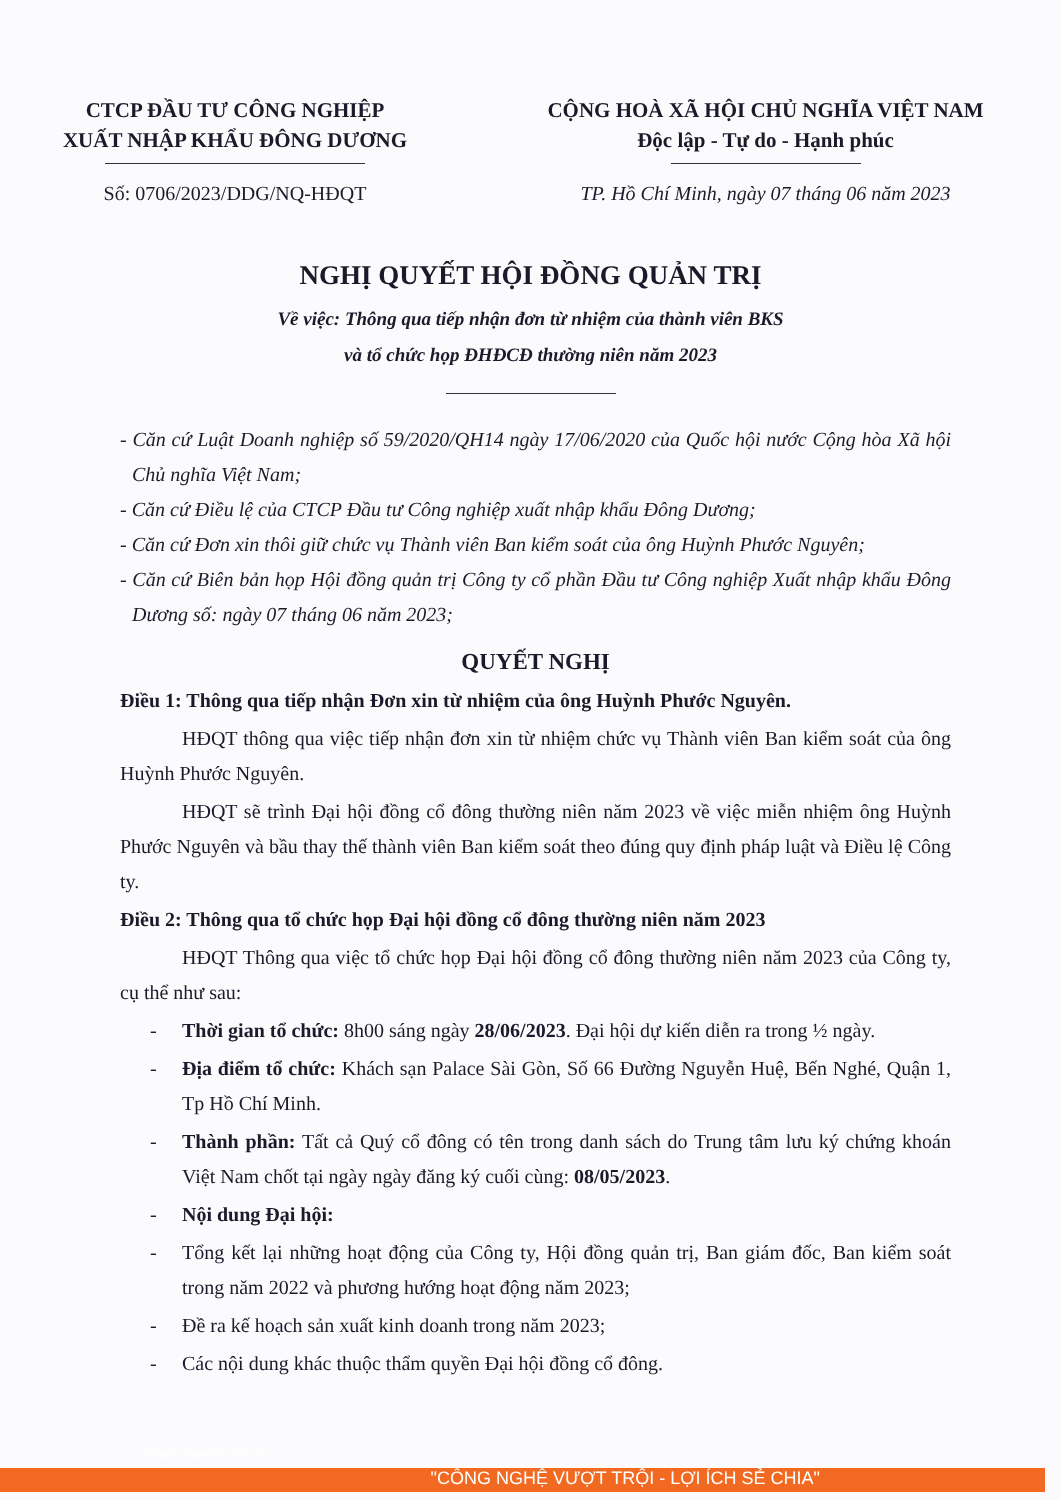CTCP ĐẦU TƯ CÔNG NGHIỆP
XUẤT NHẬP KHẨU ĐÔNG DƯƠNG
CỘNG HOÀ XÃ HỘI CHỦ NGHĨA VIỆT NAM
Độc lập - Tự do - Hạnh phúc
Số: 0706/2023/DDG/NQ-HĐQT TP. Hồ Chí Minh, ngày 07 tháng 06 năm 2023
NGHỊ QUYẾT HỘI ĐỒNG QUẢN TRỊ
Về việc: Thông qua tiếp nhận đơn từ nhiệm của thành viên BKS
và tổ chức họp ĐHĐCĐ thường niên năm 2023
- Căn cứ Luật Doanh nghiệp số 59/2020/QH14 ngày 17/06/2020 của Quốc hội nước Cộng hòa Xã hội Chủ nghĩa Việt Nam;
- Căn cứ Điều lệ của CTCP Đầu tư Công nghiệp xuất nhập khẩu Đông Dương;
- Căn cứ Đơn xin thôi giữ chức vụ Thành viên Ban kiểm soát của ông Huỳnh Phước Nguyên;
- Căn cứ Biên bản họp Hội đồng quản trị Công ty cổ phần Đầu tư Công nghiệp Xuất nhập khẩu Đông Dương số: ngày 07 tháng 06 năm 2023;
QUYẾT NGHỊ
Điều 1: Thông qua tiếp nhận Đơn xin từ nhiệm của ông Huỳnh Phước Nguyên.
HĐQT thông qua việc tiếp nhận đơn xin từ nhiệm chức vụ Thành viên Ban kiểm soát của ông Huỳnh Phước Nguyên.
HĐQT sẽ trình Đại hội đồng cổ đông thường niên năm 2023 về việc miễn nhiệm ông Huỳnh Phước Nguyên và bầu thay thế thành viên Ban kiểm soát theo đúng quy định pháp luật và Điều lệ Công ty.
Điều 2: Thông qua tổ chức họp Đại hội đồng cổ đông thường niên năm 2023
HĐQT Thông qua việc tổ chức họp Đại hội đồng cổ đông thường niên năm 2023 của Công ty, cụ thể như sau:
- Thời gian tổ chức: 8h00 sáng ngày 28/06/2023. Đại hội dự kiến diễn ra trong ½ ngày.
- Địa điểm tổ chức: Khách sạn Palace Sài Gòn, Số 66 Đường Nguyễn Huệ, Bến Nghé, Quận 1, Tp Hồ Chí Minh.
- Thành phần: Tất cả Quý cổ đông có tên trong danh sách do Trung tâm lưu ký chứng khoán Việt Nam chốt tại ngày ngày đăng ký cuối cùng: 08/05/2023.
- Nội dung Đại hội:
- Tổng kết lại những hoạt động của Công ty, Hội đồng quản trị, Ban giám đốc, Ban kiểm soát trong năm 2022 và phương hướng hoạt động năm 2023;
- Đề ra kế hoạch sản xuất kinh doanh trong năm 2023;
- Các nội dung khác thuộc thẩm quyền Đại hội đồng cổ đông.
dongduongcorp.com.vn
"CÔNG NGHỆ VƯỢT TRỘI - LỢI ÍCH SẺ CHIA"